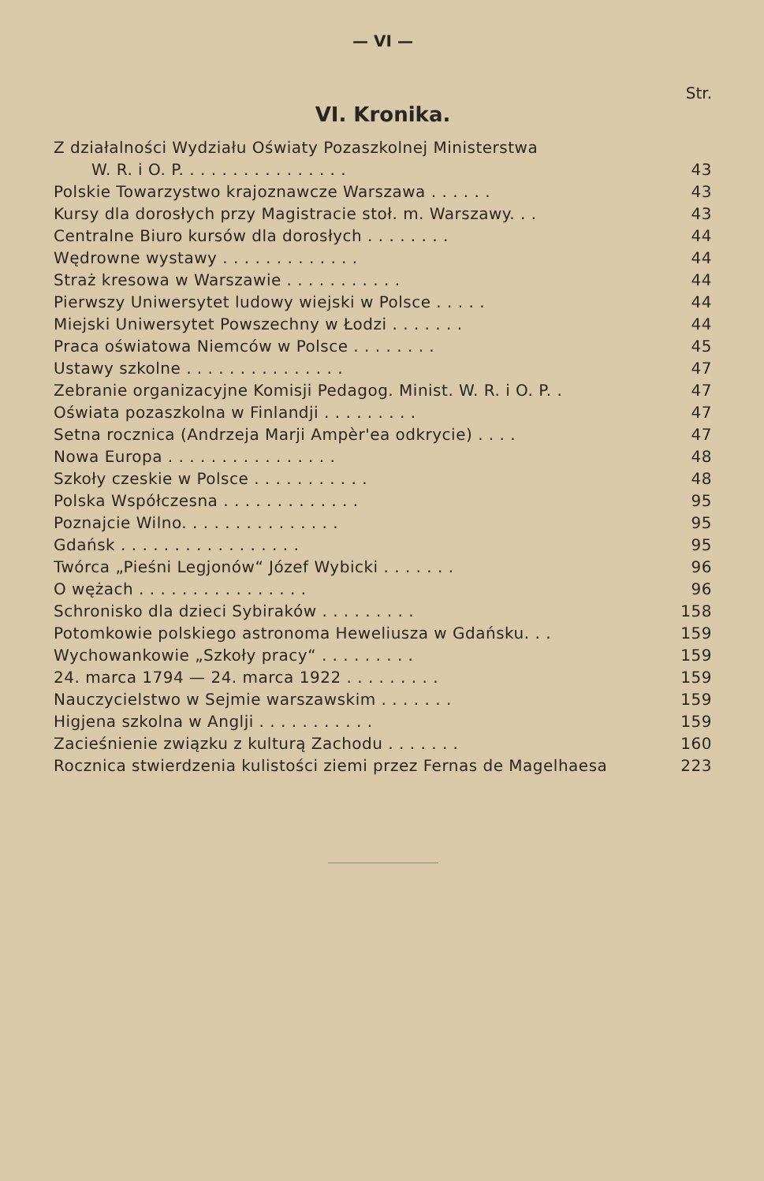— VI —
Str.
VI. Kronika.
| Z działalności Wydziału Oświaty Pozaszkolnej Ministerstwa | |
| W. R. i O. P. . . . . . . . . . . . . . . . | 43 |
| Polskie Towarzystwo krajoznawcze Warszawa . . . . . . | 43 |
| Kursy dla dorosłych przy Magistracie stoł. m. Warszawy. . . | 43 |
| Centralne Biuro kursów dla dorosłych . . . . . . . . | 44 |
| Wędrowne wystawy . . . . . . . . . . . . . | 44 |
| Straż kresowa w Warszawie . . . . . . . . . . . | 44 |
| Pierwszy Uniwersytet ludowy wiejski w Polsce . . . . . | 44 |
| Miejski Uniwersytet Powszechny w Łodzi . . . . . . . | 44 |
| Praca oświatowa Niemców w Polsce . . . . . . . . | 45 |
| Ustawy szkolne . . . . . . . . . . . . . . . | 47 |
| Zebranie organizacyjne Komisji Pedagog. Minist. W. R. i O. P. . | 47 |
| Oświata pozaszkolna w Finlandji . . . . . . . . . | 47 |
| Setna rocznica (Andrzeja Marji Ampèr'ea odkrycie) . . . . | 47 |
| Nowa Europa . . . . . . . . . . . . . . . . | 48 |
| Szkoły czeskie w Polsce . . . . . . . . . . . | 48 |
| Polska Współczesna . . . . . . . . . . . . . | 95 |
| Poznajcie Wilno. . . . . . . . . . . . . . . | 95 |
| Gdańsk . . . . . . . . . . . . . . . . . | 95 |
| Twórca „Pieśni Legjonów“ Józef Wybicki . . . . . . . | 96 |
| O wężach . . . . . . . . . . . . . . . . | 96 |
| Schronisko dla dzieci Sybiraków . . . . . . . . . | 158 |
| Potomkowie polskiego astronoma Heweliusza w Gdańsku. . . | 159 |
| Wychowankowie „Szkoły pracy“ . . . . . . . . . | 159 |
| 24. marca 1794 — 24. marca 1922 . . . . . . . . . | 159 |
| Nauczycielstwo w Sejmie warszawskim . . . . . . . | 159 |
| Higjena szkolna w Anglji . . . . . . . . . . . | 159 |
| Zacieśnienie związku z kulturą Zachodu . . . . . . . | 160 |
| Rocznica stwierdzenia kulistości ziemi przez Fernas de Magelhaesa | 223 |